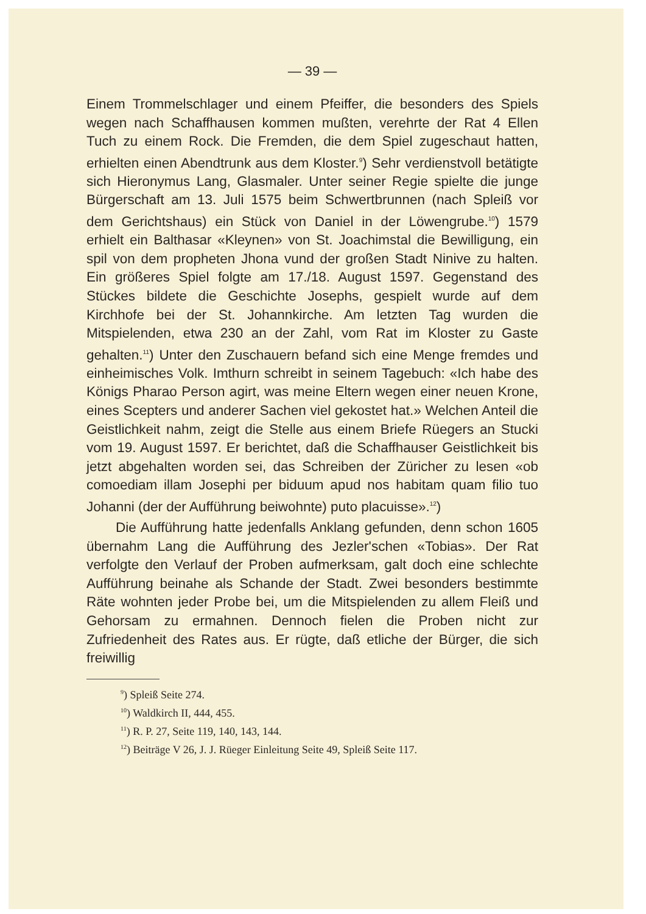— 39 —
Einem Trommelschlager und einem Pfeiffer, die besonders des Spiels wegen nach Schaffhausen kommen mußten, verehrte der Rat 4 Ellen Tuch zu einem Rock. Die Fremden, die dem Spiel zugeschaut hatten, erhielten einen Abendtrunk aus dem Kloster.<sup>9</sup>) Sehr verdienstvoll betätigte sich Hieronymus Lang, Glasmaler. Unter seiner Regie spielte die junge Bürgerschaft am 13. Juli 1575 beim Schwertbrunnen (nach Spleiß vor dem Gerichtshaus) ein Stück von Daniel in der Löwengrube.<sup>10</sup>) 1579 erhielt ein Balthasar «Kleynen» von St. Joachimstal die Bewilligung, ein spil von dem propheten Jhona vund der großen Stadt Ninive zu halten. Ein größeres Spiel folgte am 17./18. August 1597. Gegenstand des Stückes bildete die Geschichte Josephs, gespielt wurde auf dem Kirchhofe bei der St. Johannkirche. Am letzten Tag wurden die Mitspielenden, etwa 230 an der Zahl, vom Rat im Kloster zu Gaste gehalten.<sup>11</sup>) Unter den Zuschauern befand sich eine Menge fremdes und einheimisches Volk. Imthurn schreibt in seinem Tagebuch: «Ich habe des Königs Pharao Person agirt, was meine Eltern wegen einer neuen Krone, eines Scepters und anderer Sachen viel gekostet hat.» Welchen Anteil die Geistlichkeit nahm, zeigt die Stelle aus einem Briefe Rüegers an Stucki vom 19. August 1597. Er berichtet, daß die Schaffhauser Geistlichkeit bis jetzt abgehalten worden sei, das Schreiben der Züricher zu lesen «ob comoediam illam Josephi per biduum apud nos habitam quam filio tuo Johanni (der der Aufführung beiwohnte) puto placuisse».<sup>12</sup>)
Die Aufführung hatte jedenfalls Anklang gefunden, denn schon 1605 übernahm Lang die Aufführung des Jezler'schen «Tobias». Der Rat verfolgte den Verlauf der Proben aufmerksam, galt doch eine schlechte Aufführung beinahe als Schande der Stadt. Zwei besonders bestimmte Räte wohnten jeder Probe bei, um die Mitspielenden zu allem Fleiß und Gehorsam zu ermahnen. Dennoch fielen die Proben nicht zur Zufriedenheit des Rates aus. Er rügte, daß etliche der Bürger, die sich freiwillig
<sup>9</sup>) Spleiß Seite 274.
<sup>10</sup>) Waldkirch II, 444, 455.
<sup>11</sup>) R. P. 27, Seite 119, 140, 143, 144.
<sup>12</sup>) Beiträge V 26, J. J. Rüeger Einleitung Seite 49, Spleiß Seite 117.